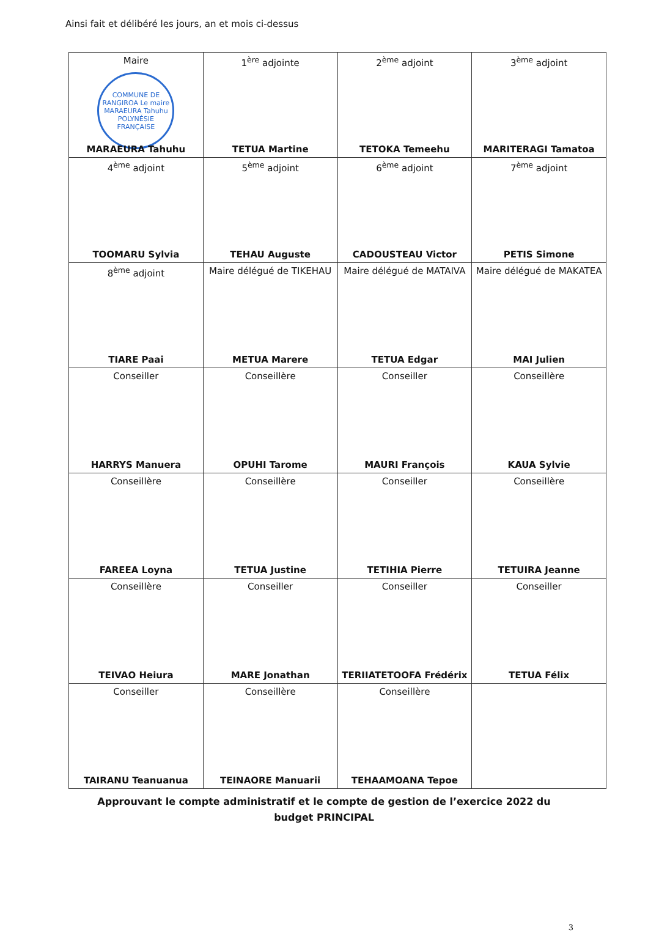Ainsi fait et délibéré les jours, an et mois ci-dessus
| Maire COMMUNE DE RANGIROA Le maire MARAEURA Tahuhu POLYNÉSIE FRANÇAISE MARAEURA Tahuhu | 1<sup>ère</sup> adjointe TETUA Martine | 2<sup>ème</sup> adjoint TETOKA Temeehu | 3<sup>ème</sup> adjoint MARITERAGI Tamatoa |
| 4<sup>ème</sup> adjoint TOOMARU Sylvia | 5<sup>ème</sup> adjoint TEHAU Auguste | 6<sup>ème</sup> adjoint CADOUSTEAU Victor | 7<sup>ème</sup> adjoint PETIS Simone |
| 8<sup>ème</sup> adjoint TIARE Paai | Maire délégué de TIKEHAU METUA Marere | Maire délégué de MATAIVA TETUA Edgar | Maire délégué de MAKATEA MAI Julien |
| Conseiller HARRYS Manuera | Conseillère OPUHI Tarome | Conseiller MAURI François | Conseillère KAUA Sylvie |
| Conseillère FAREEA Loyna | Conseillère TETUA Justine | Conseiller TETIHIA Pierre | Conseillère TETUIRA Jeanne |
| Conseillère TEIVAO Heiura | Conseiller MARE Jonathan | Conseiller TERIIATETOOFA Frédérix | Conseiller TETUA Félix |
| Conseiller TAIRANU Teanuanua | Conseillère TEINAORE Manuarii | Conseillère TEHAAMOANA Tepoe | |
Approuvant le compte administratif et le compte de gestion de l’exercice 2022 du
budget PRINCIPAL
3